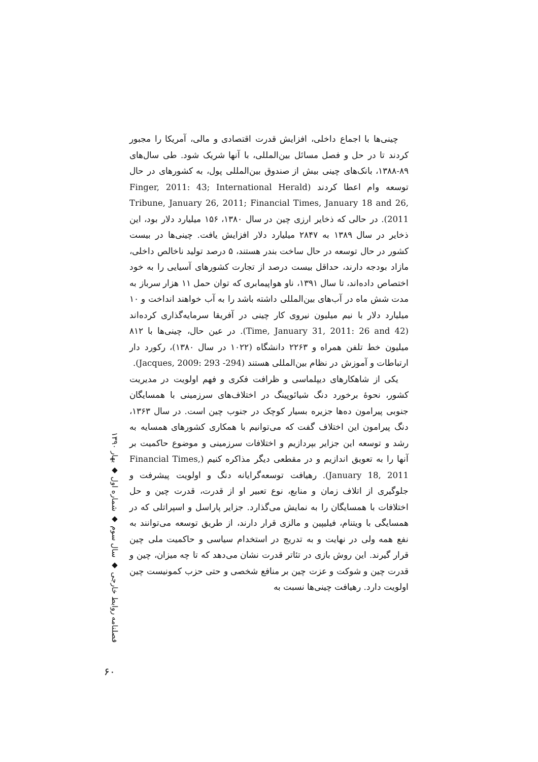چینی‌ها با اجماع داخلی، افزایش قدرت اقتصادی و مالی، آمریکا را مجبور کردند تا در حل و فصل مسائل بین‌المللی، با آنها شریک شود. طی سال‌های ۸۹-۱۳۸۸، بانک‌های چینی بیش از صندوق بین‌المللی پول، به کشورهای در حال توسعه وام اعطا کردند (Finger, 2011: 43; International Herald Tribune, January 26, 2011; Financial Times, January 18 and 26, 2011). در حالی که ذخایر ارزی چین در سال ۱۳۸۰، ۱۵۶ میلیارد دلار بود، این ذخایر در سال ۱۳۸۹ به ۲۸۴۷ میلیارد دلار افزایش یافت. چینی‌ها در بیست کشور در حال توسعه در حال ساخت بندر هستند، ۵ درصد تولید ناخالص داخلی، مازاد بودجه دارند، حداقل بیست درصد از تجارت کشورهای آسیایی را به خود اختصاص داده‌اند، تا سال ۱۳۹۱، ناو هواپیمابری که توان حمل ۱۱ هزار سرباز به مدت شش ماه در آب‌های بین‌المللی داشته باشد را به آب خواهند انداخت و ۱۰ میلیارد دلار با نیم میلیون نیروی کار چینی در آفریقا سرمایه‌گذاری کرده‌اند (Time, January 31, 2011: 26 and 42). در عین حال، چینی‌ها با ۸۱۲ میلیون خط تلفن همراه و ۲۲۶۳ دانشگاه (۱۰۲۲ در سال ۱۳۸۰)، رکورد دار ارتباطات و آموزش در نظام بین‌المللی هستند (Jacques, 2009: 293 -294).
یکی از شاهکارهای دیپلماسی و ظرافت فکری و فهم اولویت در مدیریت کشور، نحوهٔ برخورد دنگ شیائوپینگ در اختلاف‌های سرزمینی با همسایگان جنوبی پیرامون ده‌ها جزیره بسیار کوچک در جنوب چین است. در سال ۱۳۶۳، دنگ پیرامون این اختلاف گفت که می‌توانیم با همکاری کشورهای همسایه به رشد و توسعه این جزایر بپردازیم و اختلافات سرزمینی و موضوع حاکمیت بر آنها را به تعویق اندازیم و در مقطعی دیگر مذاکره کنیم (Financial Times, January 18, 2011). رهیافت توسعه‌گرایانه دنگ و اولویت پیشرفت و جلوگیری از اتلاف زمان و منابع، نوع تعبیر او از قدرت، قدرت چین و حل اختلافات با همسایگان را به نمایش می‌گذارد. جزایر پاراسل و اسپراتلی که در همسایگی با ویتنام، فیلیپین و مالزی قرار دارند، از طریق توسعه می‌توانند به نفع همه ولی در نهایت و به تدریج در استخدام سیاسی و حاکمیت ملی چین قرار گیرند. این روش بازی در تئاتر قدرت نشان می‌دهد که تا چه میزان، چین و قدرت چین و شوکت و عزت چین بر منافع شخصی و حتی حزب کمونیست چین اولویت دارد. رهیافت چینی‌ها نسبت به
فصلنامه روابط خارجی ◆ سال سوم ◆ شماره اول ◆ بهار ۱۳۹۰
۶۰